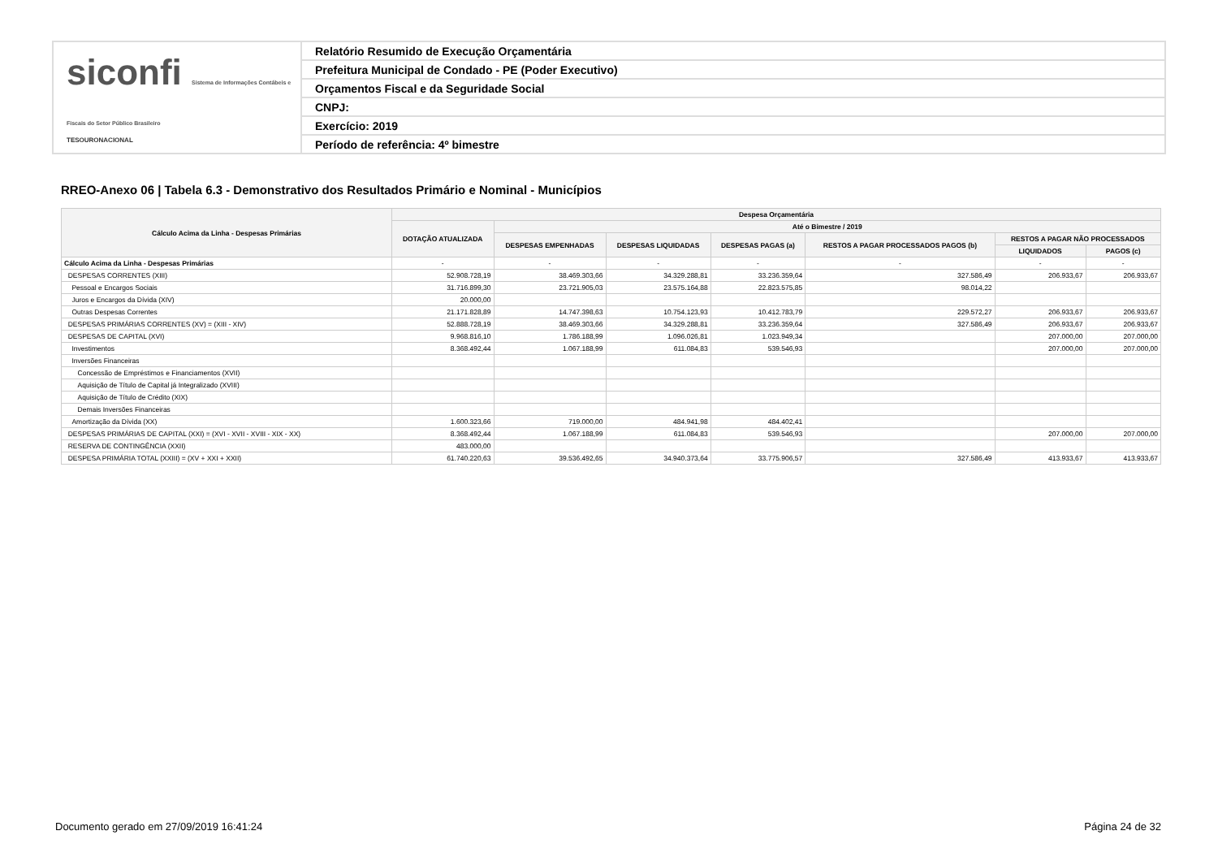siconfi Sistema de Informações Contábeis e Fiscais do Setor Público Brasileiro
TESOURONACIONAL
Relatório Resumido de Execução Orçamentária
Prefeitura Municipal de Condado - PE (Poder Executivo)
Orçamentos Fiscal e da Seguridade Social
CNPJ:
Exercício: 2019
Período de referência: 4º bimestre
RREO-Anexo 06 | Tabela 6.3 - Demonstrativo dos Resultados Primário e Nominal - Municípios
| Cálculo Acima da Linha - Despesas Primárias | Despesa Orçamentária | | | | | | |
| --- | --- | --- | --- | --- | --- | --- | --- |
| | DOTAÇÃO ATUALIZADA | Até o Bimestre / 2019 | | | | | |
| | | DESPESAS EMPENHADAS | DESPESAS LIQUIDADAS | DESPESAS PAGAS (a) | RESTOS A PAGAR PROCESSADOS PAGOS (b) | RESTOS A PAGAR NÃO PROCESSADOS | |
| | | | | | | LIQUIDADOS | PAGOS (c) |
| Cálculo Acima da Linha - Despesas Primárias | - | - | - | - | - | - | - |
| DESPESAS CORRENTES (XIII) | 52.908.728,19 | 38.469.303,66 | 34.329.288,81 | 33.236.359,64 | 327.586,49 | 206.933,67 | 206.933,67 |
| Pessoal e Encargos Sociais | 31.716.899,30 | 23.721.905,03 | 23.575.164,88 | 22.823.575,85 | 98.014,22 | | |
| Juros e Encargos da Dívida (XIV) | 20.000,00 | | | | | | |
| Outras Despesas Correntes | 21.171.828,89 | 14.747.398,63 | 10.754.123,93 | 10.412.783,79 | 229.572,27 | 206.933,67 | 206.933,67 |
| DESPESAS PRIMÁRIAS CORRENTES (XV) = (XIII - XIV) | 52.888.728,19 | 38.469.303,66 | 34.329.288,81 | 33.236.359,64 | 327.586,49 | 206.933,67 | 206.933,67 |
| DESPESAS DE CAPITAL (XVI) | 9.968.816,10 | 1.786.188,99 | 1.096.026,81 | 1.023.949,34 | | 207.000,00 | 207.000,00 |
| Investimentos | 8.368.492,44 | 1.067.188,99 | 611.084,83 | 539.546,93 | | 207.000,00 | 207.000,00 |
| Inversões Financeiras | | | | | | | |
| Concessão de Empréstimos e Financiamentos (XVII) | | | | | | | |
| Aquisição de Título de Capital já Integralizado (XVIII) | | | | | | | |
| Aquisição de Título de Crédito (XIX) | | | | | | | |
| Demais Inversões Financeiras | | | | | | | |
| Amortização da Dívida (XX) | 1.600.323,66 | 719.000,00 | 484.941,98 | 484.402,41 | | | |
| DESPESAS PRIMÁRIAS DE CAPITAL (XXI) = (XVI - XVII - XVIII - XIX - XX) | 8.368.492,44 | 1.067.188,99 | 611.084,83 | 539.546,93 | | 207.000,00 | 207.000,00 |
| RESERVA DE CONTINGÊNCIA (XXII) | 483.000,00 | | | | | | |
| DESPESA PRIMÁRIA TOTAL (XXIII) = (XV + XXI + XXII) | 61.740.220,63 | 39.536.492,65 | 34.940.373,64 | 33.775.906,57 | 327.586,49 | 413.933,67 | 413.933,67 |
Documento gerado em 27/09/2019 16:41:24
Página 24 de 32